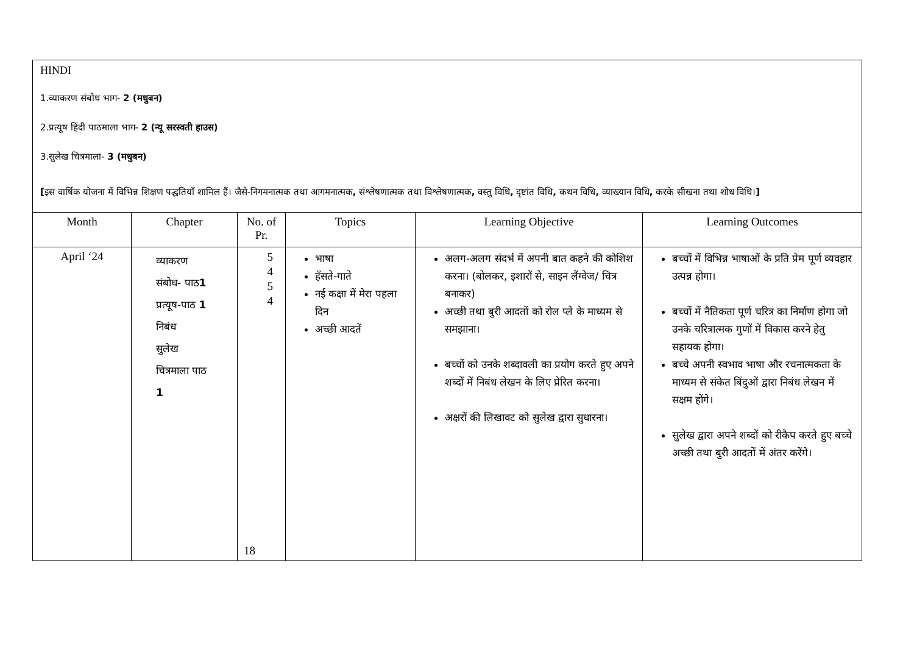HINDI
1.व्याकरण संबोध भाग- 2 (मधुबन)
2.प्रत्यूष हिंदी पाठमाला भाग- 2 (न्यू सरस्वती हाउस)
3.सुलेख चित्रमाला- 3 (मधुबन)
[इस वार्षिक योजना में विभिन्न शिक्षण पद्धतियाँ शामिल हैं। जैसे-निगमनात्मक तथा आगमनात्मक, संश्लेषणात्मक तथा विश्लेषणात्मक, वस्तु विधि, दृष्टांत विधि, कथन विधि, व्याख्यान विधि, करके सीखना तथा शोध विधि।]
| Month | Chapter | No. of Pr. | Topics | Learning Objective | Learning Outcomes |
| --- | --- | --- | --- | --- | --- |
| April ‘24 | व्याकरण संबोध- पाठ 1 प्रत्यूष-पाठ 1 निबंध सुलेख चित्रमाला पाठ 1 | 5 4 5 4 18 | भाषा हँसते-गाते नई कक्षा में मेरा पहला दिन अच्छी आदतें | अलग-अलग संदर्भ में अपनी बात कहने की कोशिश करना। (बोलकर, इशारों से, साइन लैंग्वेज/ चित्र बनाकर) अच्छी तथा बुरी आदतों को रोल प्ले के माध्यम से समझाना। बच्चों को उनके शब्दावली का प्रयोग करते हुए अपने शब्दों में निबंध लेखन के लिए प्रेरित करना। अक्षरों की लिखावट को सुलेख द्वारा सुधारना। | बच्चों में विभिन्न भाषाओं के प्रति प्रेम पूर्ण व्यवहार उत्पन्न होगा। बच्चों में नैतिकता पूर्ण चरित्र का निर्माण होगा जो उनके चरित्रात्मक गुणों में विकास करने हेतु सहायक होगा। बच्चे अपनी स्वभाव भाषा और रचनात्मकता के माध्यम से संकेत बिंदुओं द्वारा निबंध लेखन में सक्षम होंगे। सुलेख द्वारा अपने शब्दों को रीकैप करते हुए बच्चे अच्छी तथा बुरी आदतों में अंतर करेंगे। |